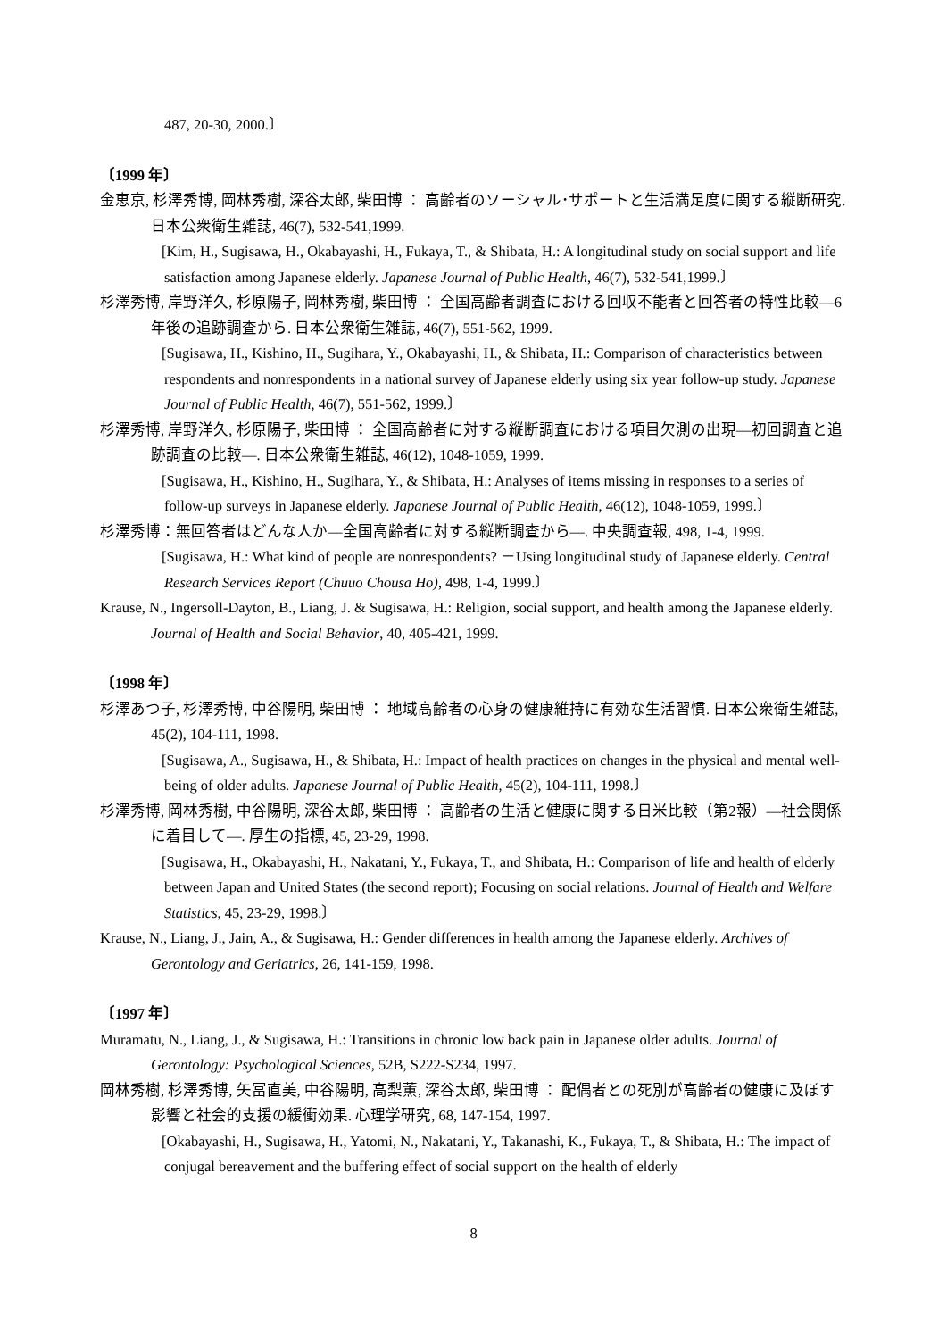487, 20-30, 2000.〕
〔1999 年〕
金恵京, 杉澤秀博, 岡林秀樹, 深谷太郎, 柴田博 ： 高齢者のソーシャル･サポートと生活満足度に関する縦断研究. 日本公衆衛生雑誌, 46(7), 532-541,1999.
[Kim, H., Sugisawa, H., Okabayashi, H., Fukaya, T., & Shibata, H.: A longitudinal study on social support and life satisfaction among Japanese elderly. Japanese Journal of Public Health, 46(7), 532-541,1999.〕
杉澤秀博, 岸野洋久, 杉原陽子, 岡林秀樹, 柴田博 ： 全国高齢者調査における回収不能者と回答者の特性比較―6 年後の追跡調査から. 日本公衆衛生雑誌, 46(7), 551-562, 1999.
[Sugisawa, H., Kishino, H., Sugihara, Y., Okabayashi, H., & Shibata, H.: Comparison of characteristics between respondents and nonrespondents in a national survey of Japanese elderly using six year follow-up study. Japanese Journal of Public Health, 46(7), 551-562, 1999.〕
杉澤秀博, 岸野洋久, 杉原陽子, 柴田博 ： 全国高齢者に対する縦断調査における項目欠測の出現―初回調査と追跡調査の比較―. 日本公衆衛生雑誌, 46(12), 1048-1059, 1999.
[Sugisawa, H., Kishino, H., Sugihara, Y., & Shibata, H.: Analyses of items missing in responses to a series of follow-up surveys in Japanese elderly. Japanese Journal of Public Health, 46(12), 1048-1059, 1999.〕
杉澤秀博：無回答者はどんな人か―全国高齢者に対する縦断調査から―. 中央調査報, 498, 1-4, 1999.
[Sugisawa, H.: What kind of people are nonrespondents? －Using longitudinal study of Japanese elderly. Central Research Services Report (Chuuo Chousa Ho), 498, 1-4, 1999.〕
Krause, N., Ingersoll-Dayton, B., Liang, J. & Sugisawa, H.: Religion, social support, and health among the Japanese elderly. Journal of Health and Social Behavior, 40, 405-421, 1999.
〔1998 年〕
杉澤あつ子, 杉澤秀博, 中谷陽明, 柴田博 ： 地域高齢者の心身の健康維持に有効な生活習慣. 日本公衆衛生雑誌, 45(2), 104-111, 1998.
[Sugisawa, A., Sugisawa, H., & Shibata, H.: Impact of health practices on changes in the physical and mental well-being of older adults. Japanese Journal of Public Health, 45(2), 104-111, 1998.〕
杉澤秀博, 岡林秀樹, 中谷陽明, 深谷太郎, 柴田博 ： 高齢者の生活と健康に関する日米比較（第2報）―社会関係に着目して―. 厚生の指標, 45, 23-29, 1998.
[Sugisawa, H., Okabayashi, H., Nakatani, Y., Fukaya, T., and Shibata, H.: Comparison of life and health of elderly between Japan and United States (the second report); Focusing on social relations. Journal of Health and Welfare Statistics, 45, 23-29, 1998.〕
Krause, N., Liang, J., Jain, A., & Sugisawa, H.: Gender differences in health among the Japanese elderly. Archives of Gerontology and Geriatrics, 26, 141-159, 1998.
〔1997 年〕
Muramatu, N., Liang, J., & Sugisawa, H.: Transitions in chronic low back pain in Japanese older adults. Journal of Gerontology: Psychological Sciences, 52B, S222-S234, 1997.
岡林秀樹, 杉澤秀博, 矢冨直美, 中谷陽明, 高梨薫, 深谷太郎, 柴田博 ： 配偶者との死別が高齢者の健康に及ぼす影響と社会的支援の緩衝効果. 心理学研究, 68, 147-154, 1997.
[Okabayashi, H., Sugisawa, H., Yatomi, N., Nakatani, Y., Takanashi, K., Fukaya, T., & Shibata, H.: The impact of conjugal bereavement and the buffering effect of social support on the health of elderly
8